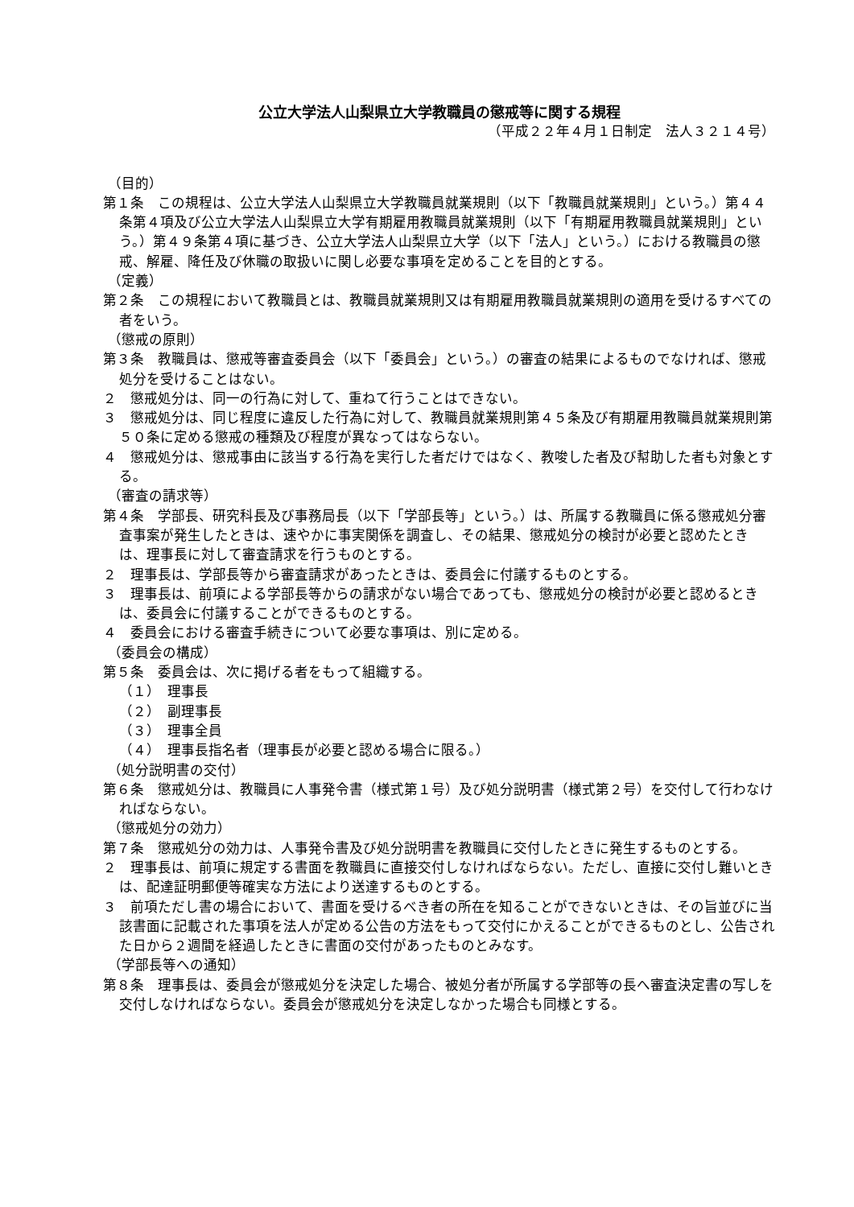公立大学法人山梨県立大学教職員の懲戒等に関する規程
（平成２２年４月１日制定　法人３２１４号）
（目的）
第１条　この規程は、公立大学法人山梨県立大学教職員就業規則（以下「教職員就業規則」という。）第４４条第４項及び公立大学法人山梨県立大学有期雇用教職員就業規則（以下「有期雇用教職員就業規則」という。）第４９条第４項に基づき、公立大学法人山梨県立大学（以下「法人」という。）における教職員の懲戒、解雇、降任及び休職の取扱いに関し必要な事項を定めることを目的とする。
（定義）
第２条　この規程において教職員とは、教職員就業規則又は有期雇用教職員就業規則の適用を受けるすべての者をいう。
（懲戒の原則）
第３条　教職員は、懲戒等審査委員会（以下「委員会」という。）の審査の結果によるものでなければ、懲戒処分を受けることはない。
２　懲戒処分は、同一の行為に対して、重ねて行うことはできない。
３　懲戒処分は、同じ程度に違反した行為に対して、教職員就業規則第４５条及び有期雇用教職員就業規則第５０条に定める懲戒の種類及び程度が異なってはならない。
４　懲戒処分は、懲戒事由に該当する行為を実行した者だけではなく、教唆した者及び幇助した者も対象とする。
（審査の請求等）
第４条　学部長、研究科長及び事務局長（以下「学部長等」という。）は、所属する教職員に係る懲戒処分審査事案が発生したときは、速やかに事実関係を調査し、その結果、懲戒処分の検討が必要と認めたときは、理事長に対して審査請求を行うものとする。
２　理事長は、学部長等から審査請求があったときは、委員会に付議するものとする。
３　理事長は、前項による学部長等からの請求がない場合であっても、懲戒処分の検討が必要と認めるときは、委員会に付議することができるものとする。
４　委員会における審査手続きについて必要な事項は、別に定める。
（委員会の構成）
第５条　委員会は、次に掲げる者をもって組織する。
（１）　理事長
（２）　副理事長
（３）　理事全員
（４）　理事長指名者（理事長が必要と認める場合に限る。）
（処分説明書の交付）
第６条　懲戒処分は、教職員に人事発令書（様式第１号）及び処分説明書（様式第２号）を交付して行わなければならない。
（懲戒処分の効力）
第７条　懲戒処分の効力は、人事発令書及び処分説明書を教職員に交付したときに発生するものとする。
２　理事長は、前項に規定する書面を教職員に直接交付しなければならない。ただし、直接に交付し難いときは、配達証明郵便等確実な方法により送達するものとする。
３　前項ただし書の場合において、書面を受けるべき者の所在を知ることができないときは、その旨並びに当該書面に記載された事項を法人が定める公告の方法をもって交付にかえることができるものとし、公告された日から２週間を経過したときに書面の交付があったものとみなす。
（学部長等への通知）
第８条　理事長は、委員会が懲戒処分を決定した場合、被処分者が所属する学部等の長へ審査決定書の写しを交付しなければならない。委員会が懲戒処分を決定しなかった場合も同様とする。